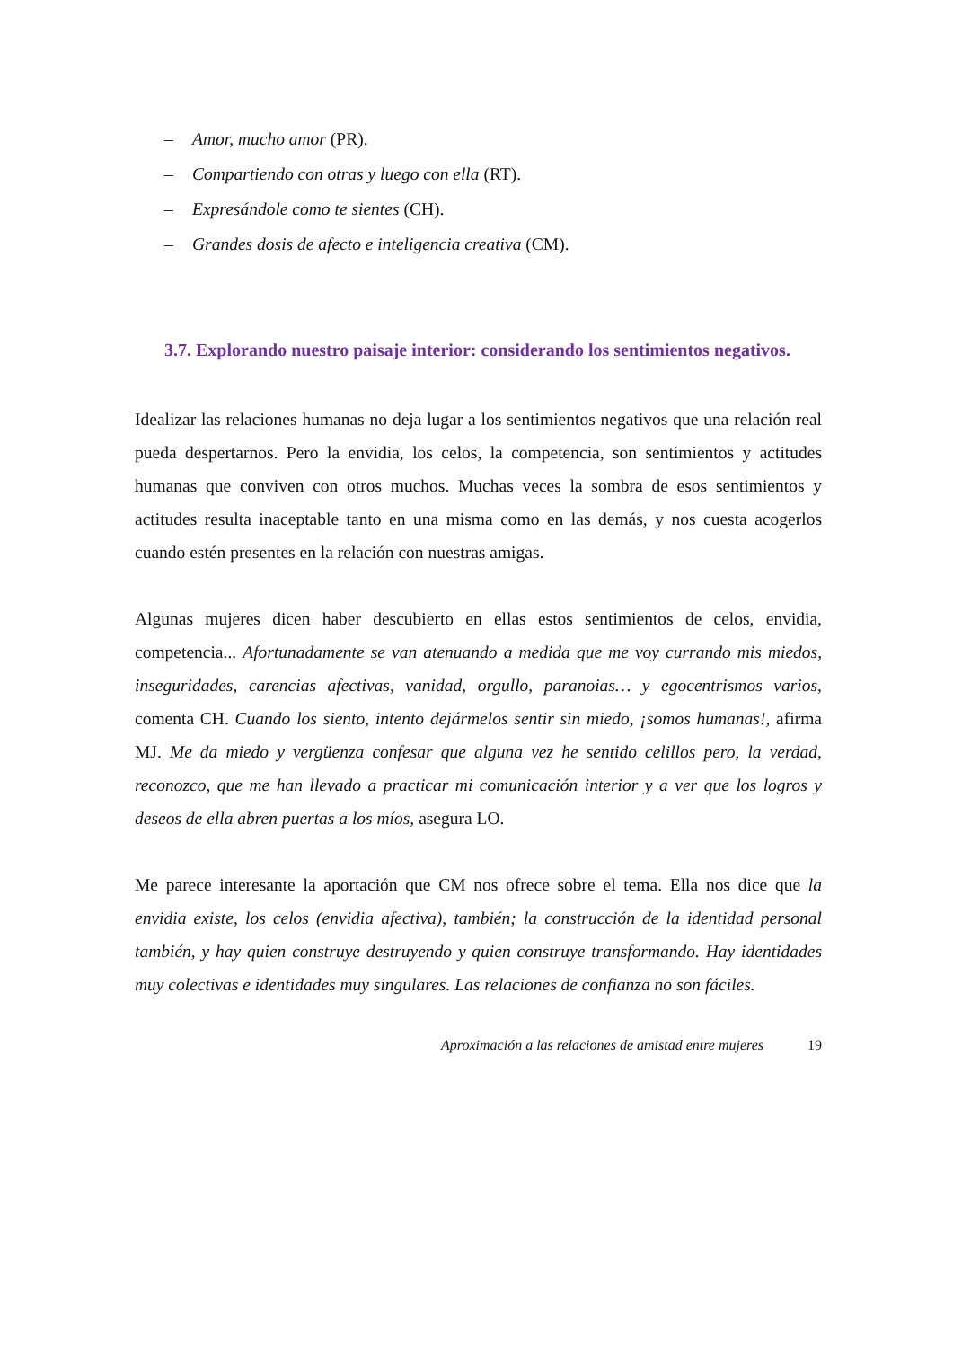– Amor, mucho amor (PR).
– Compartiendo con otras y luego con ella (RT).
– Expresándole como te sientes (CH).
– Grandes dosis de afecto e inteligencia creativa (CM).
3.7. Explorando nuestro paisaje interior: considerando los sentimientos negativos.
Idealizar las relaciones humanas no deja lugar a los sentimientos negativos que una relación real pueda despertarnos. Pero la envidia, los celos, la competencia, son sentimientos y actitudes humanas que conviven con otros muchos. Muchas veces la sombra de esos sentimientos y actitudes resulta inaceptable tanto en una misma como en las demás, y nos cuesta acogerlos cuando estén presentes en la relación con nuestras amigas.
Algunas mujeres dicen haber descubierto en ellas estos sentimientos de celos, envidia, competencia... Afortunadamente se van atenuando a medida que me voy currando mis miedos, inseguridades, carencias afectivas, vanidad, orgullo, paranoias… y egocentrismos varios, comenta CH. Cuando los siento, intento dejármelos sentir sin miedo, ¡somos humanas!, afirma MJ. Me da miedo y vergüenza confesar que alguna vez he sentido celillos pero, la verdad, reconozco, que me han llevado a practicar mi comunicación interior y a ver que los logros y deseos de ella abren puertas a los míos, asegura LO.
Me parece interesante la aportación que CM nos ofrece sobre el tema. Ella nos dice que la envidia existe, los celos (envidia afectiva), también; la construcción de la identidad personal también, y hay quien construye destruyendo y quien construye transformando. Hay identidades muy colectivas e identidades muy singulares. Las relaciones de confianza no son fáciles.
Aproximación a las relaciones de amistad entre mujeres 19